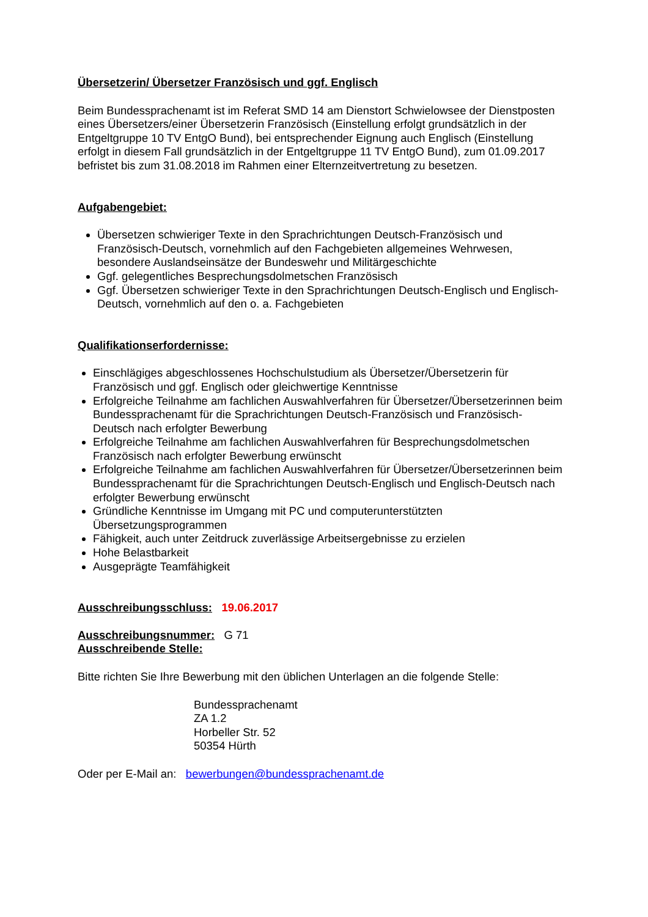Übersetzerin/ Übersetzer Französisch und ggf. Englisch
Beim Bundessprachenamt ist im Referat SMD 14 am Dienstort Schwielowsee der Dienstposten eines Übersetzers/einer Übersetzerin Französisch (Einstellung erfolgt grundsätzlich in der Entgeltgruppe 10 TV EntgO Bund), bei entsprechender Eignung auch Englisch (Einstellung erfolgt in diesem Fall grundsätzlich in der Entgeltgruppe 11 TV EntgO Bund), zum 01.09.2017 befristet bis zum 31.08.2018 im Rahmen einer Elternzeitvertretung zu besetzen.
Aufgabengebiet:
Übersetzen schwieriger Texte in den Sprachrichtungen Deutsch-Französisch und Französisch-Deutsch, vornehmlich auf den Fachgebieten allgemeines Wehrwesen, besondere Auslandseinsätze der Bundeswehr und Militärgeschichte
Ggf. gelegentliches Besprechungsdolmetschen Französisch
Ggf. Übersetzen schwieriger Texte in den Sprachrichtungen Deutsch-Englisch und Englisch-Deutsch, vornehmlich auf den o. a. Fachgebieten
Qualifikationserfordernisse:
Einschlägiges abgeschlossenes Hochschulstudium als Übersetzer/Übersetzerin für Französisch und ggf. Englisch oder gleichwertige Kenntnisse
Erfolgreiche Teilnahme am fachlichen Auswahlverfahren für Übersetzer/Übersetzerinnen beim Bundessprachenamt für die Sprachrichtungen Deutsch-Französisch und Französisch-Deutsch nach erfolgter Bewerbung
Erfolgreiche Teilnahme am fachlichen Auswahlverfahren für Besprechungsdolmetschen Französisch nach erfolgter Bewerbung erwünscht
Erfolgreiche Teilnahme am fachlichen Auswahlverfahren für Übersetzer/Übersetzerinnen beim Bundessprachenamt für die Sprachrichtungen Deutsch-Englisch und Englisch-Deutsch nach erfolgter Bewerbung erwünscht
Gründliche Kenntnisse im Umgang mit PC und computerunterstützten Übersetzungsprogrammen
Fähigkeit, auch unter Zeitdruck zuverlässige Arbeitsergebnisse zu erzielen
Hohe Belastbarkeit
Ausgeprägte Teamfähigkeit
Ausschreibungsschluss: 19.06.2017
Ausschreibungsnummer: G 71
Ausschreibende Stelle:
Bitte richten Sie Ihre Bewerbung mit den üblichen Unterlagen an die folgende Stelle:
Bundessprachenamt
ZA 1.2
Horbeller Str. 52
50354 Hürth
Oder per E-Mail an: bewerbungen@bundessprachenamt.de